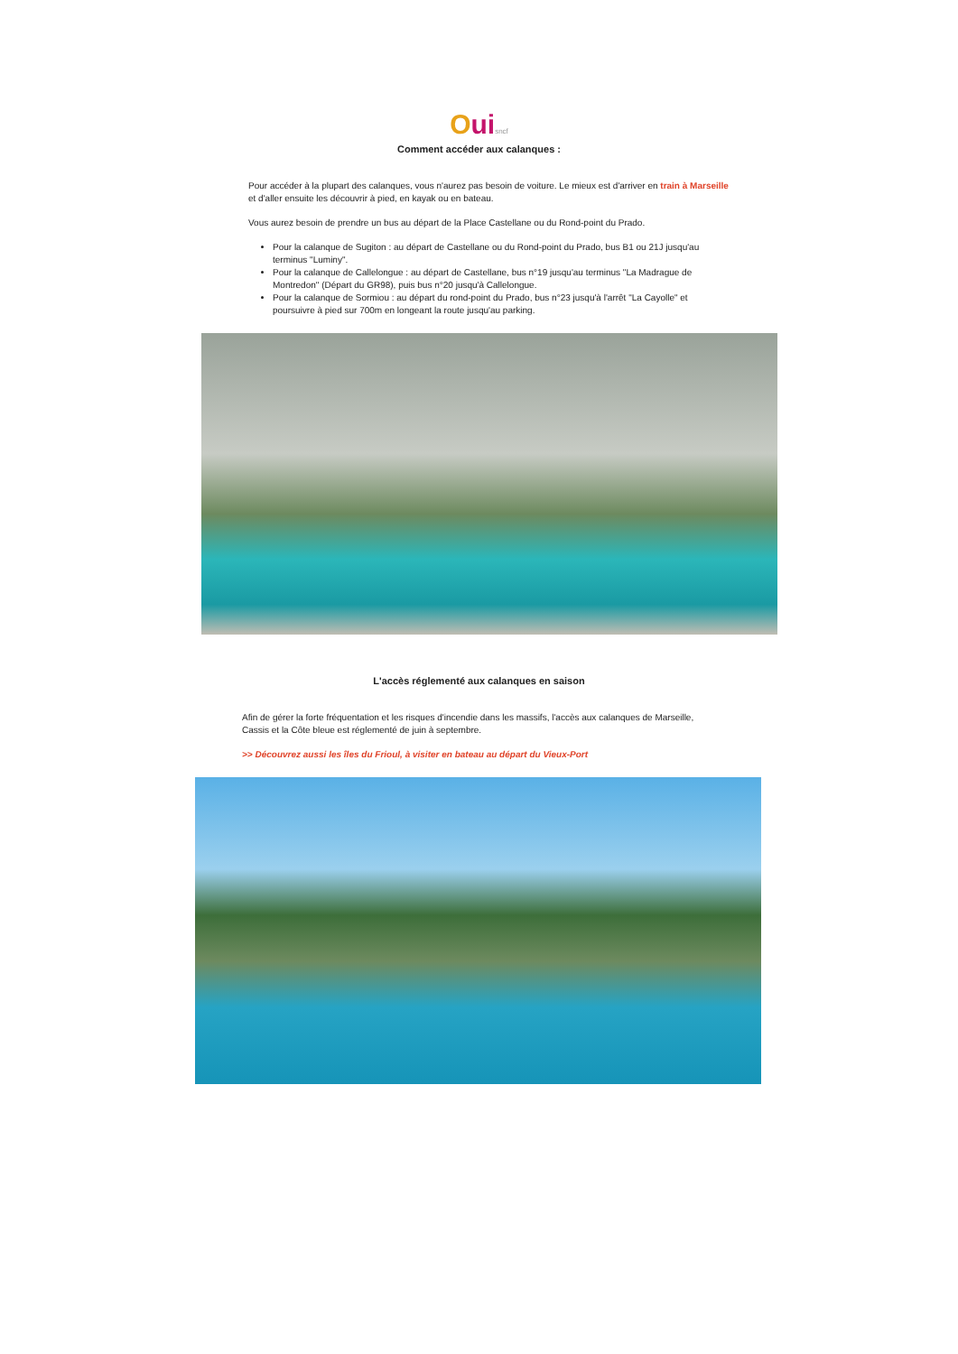Oui sncf
Comment accéder aux calanques :
Pour accéder à la plupart des calanques, vous n'aurez pas besoin de voiture. Le mieux est d'arriver en train à Marseille et d'aller ensuite les découvrir à pied, en kayak ou en bateau.
Vous aurez besoin de prendre un bus au départ de la Place Castellane ou du Rond-point du Prado.
Pour la calanque de Sugiton : au départ de Castellane ou du Rond-point du Prado, bus B1 ou 21J jusqu'au terminus "Luminy".
Pour la calanque de Callelongue : au départ de Castellane, bus n°19 jusqu'au terminus "La Madrague de Montredon" (Départ du GR98), puis bus n°20 jusqu'à Callelongue.
Pour la calanque de Sormiou : au départ du rond-point du Prado, bus n°23 jusqu'à l'arrêt "La Cayolle" et poursuivre à pied sur 700m en longeant la route jusqu'au parking.
L'accès réglementé aux calanques en saison
Afin de gérer la forte fréquentation et les risques d'incendie dans les massifs, l'accès aux calanques de Marseille, Cassis et la Côte bleue est réglementé de juin à septembre.
>> Découvrez aussi les îles du Frioul, à visiter en bateau au départ du Vieux-Port